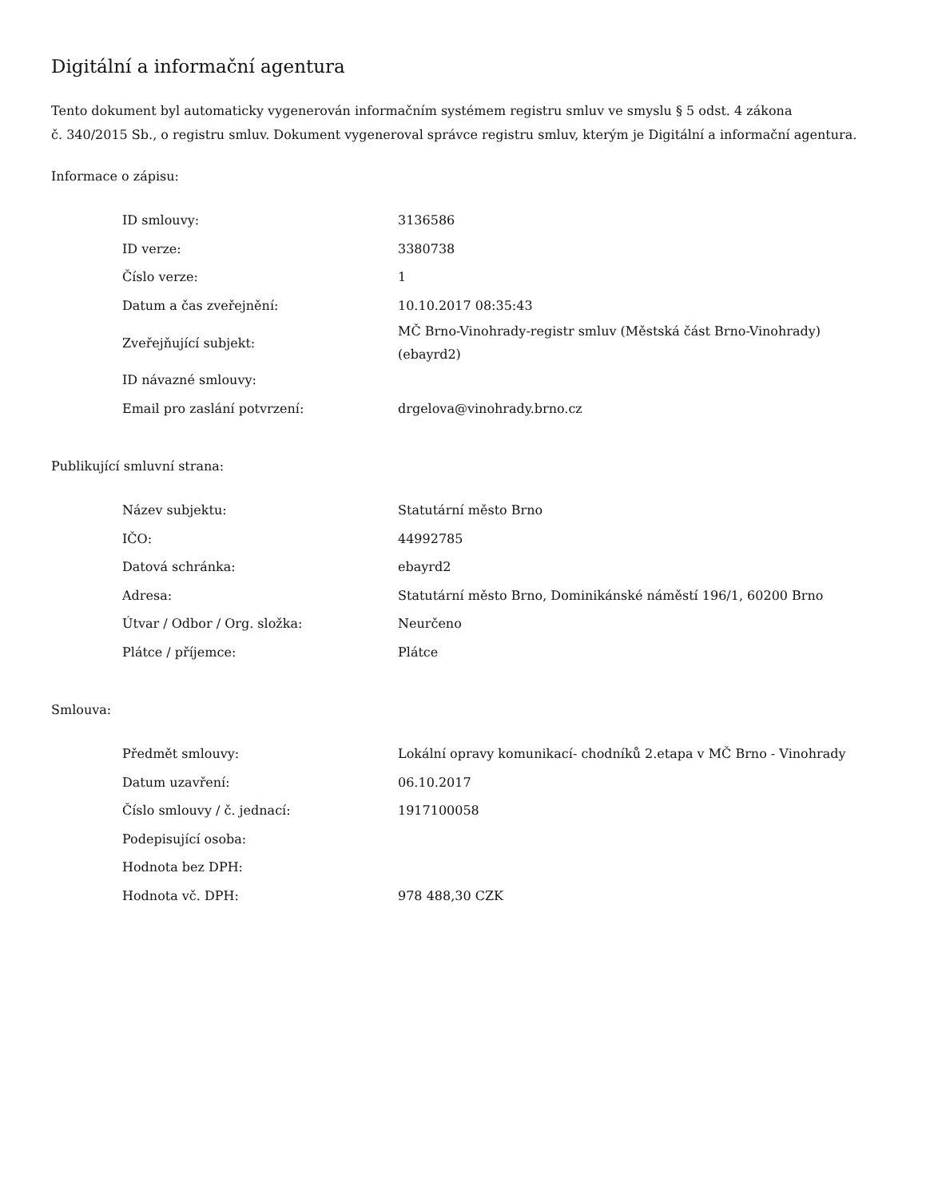Digitální a informační agentura
Tento dokument byl automaticky vygenerován informačním systémem registru smluv ve smyslu § 5 odst. 4 zákona
č. 340/2015 Sb., o registru smluv. Dokument vygeneroval správce registru smluv, kterým je Digitální a informační agentura.
Informace o zápisu:
| ID smlouvy: | 3136586 |
| ID verze: | 3380738 |
| Číslo verze: | 1 |
| Datum a čas zveřejnění: | 10.10.2017 08:35:43 |
| Zveřejňující subjekt: | MČ Brno-Vinohrady-registr smluv (Městská část Brno-Vinohrady) (ebayrd2) |
| ID návazné smlouvy: | |
| Email pro zaslání potvrzení: | drgelova@vinohrady.brno.cz |
Publikující smluvní strana:
| Název subjektu: | Statutární město Brno |
| IČO: | 44992785 |
| Datová schránka: | ebayrd2 |
| Adresa: | Statutární město Brno, Dominikánské náměstí 196/1, 60200 Brno |
| Útvar / Odbor / Org. složka: | Neurčeno |
| Plátce / příjemce: | Plátce |
Smlouva:
| Předmět smlouvy: | Lokální opravy komunikací- chodníků 2.etapa v MČ Brno - Vinohrady |
| Datum uzavření: | 06.10.2017 |
| Číslo smlouvy / č. jednací: | 1917100058 |
| Podepisující osoba: | |
| Hodnota bez DPH: | |
| Hodnota vč. DPH: | 978 488,30 CZK |